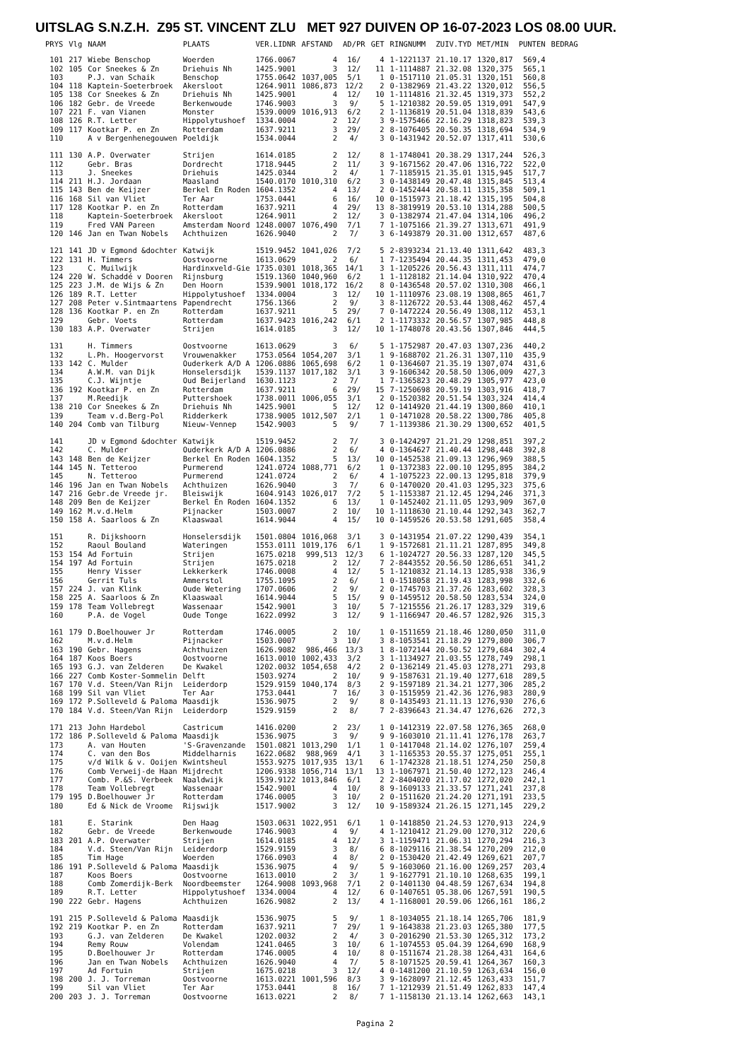UITSLAG S.N.Z.H. Z95 ST. VINCENT ZLU MET 927 DUIVEN OP 16-07-2023 LOS 08.00 UUR.
| PRYS | Vlg | NAAM | PLAATS | VER.LIDNR | AFSTAND | AD/PR | GET | RINGNUMM | ZUIV.TYD | MET/MIN | PUNTEN | BEDRAG |
| --- | --- | --- | --- | --- | --- | --- | --- | --- | --- | --- | --- | --- |
| 101 | 217 | Wiebe Benschop | Woerden | 1766.0067 | 4 | 16/ | 4 | 1-1221137 | 21.10.17 | 1320,817 | 569,4 | |
| 102 | 105 | Cor Sneekes & Zn | Driehuis Nh | 1425.9001 | 3 | 12/ | 11 | 1-1114887 | 21.32.08 | 1320,375 | 565,1 | |
| 103 | | P.J. van Schaik | Benschop | 1755.0642 | 1037,005 | 5/1 | 1 | 0-1517110 | 21.05.31 | 1320,151 | 560,8 | |
| 104 | 118 | Kaptein-Soeterbroek | Akersloot | 1264.9011 | 1086,873 | 12/2 | 2 | 0-1382969 | 21.43.22 | 1320,012 | 556,5 | |
| 105 | 138 | Cor Sneekes & Zn | Driehuis Nh | 1425.9001 | 4 | 12/ | 10 | 1-1114816 | 21.32.45 | 1319,373 | 552,2 | |
| 106 | 182 | Gebr. de Vreede | Berkenwoude | 1746.9003 | 3 | 9/ | 5 | 1-1210382 | 20.59.05 | 1319,091 | 547,9 | |
| 107 | 221 | F. van Vianen | Monster | 1539.0009 | 1016,913 | 6/2 | 2 | 1-1136819 | 20.51.04 | 1318,839 | 543,6 | |
| 108 | 126 | R.T. Letter | Hippolytushoef | 1334.0004 | 2 | 12/ | 3 | 9-1575466 | 22.16.29 | 1318,823 | 539,3 | |
| 109 | 117 | Kootkar P. en Zn | Rotterdam | 1637.9211 | 3 | 29/ | 2 | 8-1076405 | 20.50.35 | 1318,694 | 534,9 | |
| 110 | | A v Bergenhenegouwen | Poeldijk | 1534.0044 | 2 | 4/ | 3 | 0-1431942 | 20.52.07 | 1317,411 | 530,6 | |
| 111 | 130 | A.P. Overwater | Strijen | 1614.0185 | 2 | 12/ | 8 | 1-1748041 | 20.38.29 | 1317,244 | 526,3 | |
| 112 | | Gebr. Bras | Dordrecht | 1718.9445 | 2 | 11/ | 3 | 9-1671562 | 20.47.06 | 1316,722 | 522,0 | |
| 113 | | J. Sneekes | Driehuis | 1425.0344 | 2 | 4/ | 1 | 7-1185915 | 21.35.01 | 1315,945 | 517,7 | |
| 114 | 211 | H.J. Jordaan | Maasland | 1540.0170 | 1010,310 | 6/2 | 3 | 0-1438149 | 20.47.48 | 1315,845 | 513,4 | |
| 115 | 143 | Ben de Keijzer | Berkel En Roden | 1604.1352 | 4 | 13/ | 2 | 0-1452444 | 20.58.11 | 1315,358 | 509,1 | |
| 116 | 168 | Sil van Vliet | Ter Aar | 1753.0441 | 6 | 16/ | 10 | 0-1515973 | 21.18.42 | 1315,195 | 504,8 | |
| 117 | 128 | Kootkar P. en Zn | Rotterdam | 1637.9211 | 4 | 29/ | 13 | 8-3819919 | 20.53.10 | 1314,288 | 500,5 | |
| 118 | | Kaptein-Soeterbroek | Akersloot | 1264.9011 | 2 | 12/ | 3 | 0-1382974 | 21.47.04 | 1314,106 | 496,2 | |
| 119 | | Fred VAN Pareen | Amsterdam Noord | 1248.0007 | 1076,490 | 7/1 | 7 | 1-1075166 | 21.39.27 | 1313,671 | 491,9 | |
| 120 | 146 | Jan en Twan Nobels | Achthuizen | 1626.9040 | 2 | 7/ | 3 | 6-1493879 | 20.31.00 | 1312,657 | 487,6 | |
| 121 | 141 | JD v Egmond &dochter | Katwijk | 1519.9452 | 1041,026 | 7/2 | 5 | 2-8393234 | 21.13.40 | 1311,642 | 483,3 | |
| 122 | 131 | H. Timmers | Oostvoorne | 1613.0629 | 2 | 6/ | 1 | 7-1235494 | 20.44.35 | 1311,453 | 479,0 | |
| 123 | | C. Muilwijk | Hardinxveld-Gie | 1735.0301 | 1018,365 | 14/1 | 3 | 1-1205226 | 20.56.43 | 1311,111 | 474,7 | |
| 124 | 220 | W. Schaddé v Dooren | Rijnsburg | 1519.1360 | 1040,960 | 6/2 | 1 | 1-1128182 | 21.14.04 | 1310,922 | 470,4 | |
| 125 | 223 | J.M. de Wijs & Zn | Den Hoorn | 1539.9001 | 1018,172 | 16/2 | 8 | 0-1436548 | 20.57.02 | 1310,308 | 466,1 | |
| 126 | 189 | R.T. Letter | Hippolytushoef | 1334.0004 | 3 | 12/ | 10 | 1-1110976 | 23.08.19 | 1308,865 | 461,7 | |
| 127 | 208 | Peter v.Sintmaartens | Papendrecht | 1756.1366 | 2 | 9/ | 3 | 8-1126722 | 20.53.44 | 1308,462 | 457,4 | |
| 128 | 136 | Kootkar P. en Zn | Rotterdam | 1637.9211 | 5 | 29/ | 7 | 0-1472224 | 20.56.49 | 1308,112 | 453,1 | |
| 129 | | Gebr. Voets | Rotterdam | 1637.9423 | 1016,242 | 6/1 | 2 | 1-1173332 | 20.56.57 | 1307,985 | 448,8 | |
| 130 | 183 | A.P. Overwater | Strijen | 1614.0185 | 3 | 12/ | 10 | 1-1748078 | 20.43.56 | 1307,846 | 444,5 | |
| 131 | | H. Timmers | Oostvoorne | 1613.0629 | 3 | 6/ | 5 | 1-1752987 | 20.47.03 | 1307,236 | 440,2 | |
| 132 | | L.Ph. Hoogervorst | Vrouwenakker | 1753.0564 | 1054,207 | 3/1 | 1 | 9-1688702 | 21.26.31 | 1307,110 | 435,9 | |
| 133 | 142 | C. Mulder | Ouderkerk A/D A | 1206.0886 | 1065,698 | 6/2 | 1 | 0-1364607 | 21.35.19 | 1307,074 | 431,6 | |
| 134 | | A.W.M. van Dijk | Honselersdijk | 1539.1137 | 1017,182 | 3/1 | 3 | 9-1606342 | 20.58.50 | 1306,009 | 427,3 | |
| 135 | | C.J. Wijntje | Oud Beijerland | 1630.1123 | 2 | 7/ | 1 | 7-1365823 | 20.48.29 | 1305,977 | 423,0 | |
| 136 | 192 | Kootkar P. en Zn | Rotterdam | 1637.9211 | 6 | 29/ | 15 | 7-1250698 | 20.59.19 | 1303,916 | 418,7 | |
| 137 | | M.Reedijk | Puttershoek | 1738.0011 | 1006,055 | 3/1 | 2 | 0-1520382 | 20.51.54 | 1303,324 | 414,4 | |
| 138 | 210 | Cor Sneekes & Zn | Driehuis Nh | 1425.9001 | 5 | 12/ | 12 | 0-1414920 | 21.44.19 | 1300,860 | 410,1 | |
| 139 | | Team v.d.Berg-Pol | Ridderkerk | 1738.9005 | 1012,507 | 2/1 | 1 | 0-1471028 | 20.58.22 | 1300,786 | 405,8 | |
| 140 | 204 | Comb van Tilburg | Nieuw-Vennep | 1542.9003 | 5 | 9/ | 7 | 1-1139386 | 21.30.29 | 1300,652 | 401,5 | |
| 141 | | JD v Egmond &dochter | Katwijk | 1519.9452 | 2 | 7/ | 3 | 0-1424297 | 21.21.29 | 1298,851 | 397,2 | |
| 142 | | C. Mulder | Ouderkerk A/D A | 1206.0886 | 2 | 6/ | 4 | 0-1364627 | 21.40.44 | 1298,448 | 392,8 | |
| 143 | 148 | Ben de Keijzer | Berkel En Roden | 1604.1352 | 5 | 13/ | 10 | 0-1452538 | 21.09.13 | 1296,969 | 388,5 | |
| 144 | 145 | N. Tetteroo | Purmerend | 1241.0724 | 1088,771 | 6/2 | 1 | 0-1372383 | 22.00.10 | 1295,895 | 384,2 | |
| 145 | | N. Tetteroo | Purmerend | 1241.0724 | 2 | 6/ | 4 | 1-1075223 | 22.00.13 | 1295,818 | 379,9 | |
| 146 | 196 | Jan en Twan Nobels | Achthuizen | 1626.9040 | 3 | 7/ | 6 | 0-1470020 | 20.41.03 | 1295,323 | 375,6 | |
| 147 | 216 | Gebr.de Vreede jr. | Bleiswijk | 1604.9143 | 1026,017 | 7/2 | 5 | 1-1153387 | 21.12.45 | 1294,246 | 371,3 | |
| 148 | 209 | Ben de Keijzer | Berkel En Roden | 1604.1352 | 6 | 13/ | 1 | 0-1452402 | 21.11.05 | 1293,909 | 367,0 | |
| 149 | 162 | M.v.d.Helm | Pijnacker | 1503.0007 | 2 | 10/ | 10 | 1-1118630 | 21.10.44 | 1292,343 | 362,7 | |
| 150 | 158 | A. Saarloos & Zn | Klaaswaal | 1614.9044 | 4 | 15/ | 10 | 0-1459526 | 20.53.58 | 1291,605 | 358,4 | |
| 151 | | R. Dijkshoorn | Honselersdijk | 1501.0804 | 1016,068 | 3/1 | 3 | 0-1431954 | 21.07.22 | 1290,439 | 354,1 | |
| 152 | | Raoul Bouland | Wateringen | 1553.0111 | 1019,176 | 6/1 | 1 | 9-1572681 | 21.11.21 | 1287,895 | 349,8 | |
| 153 | 154 | Ad Fortuin | Strijen | 1675.0218 | 999,513 | 12/3 | 6 | 1-1024727 | 20.56.33 | 1287,120 | 345,5 | |
| 154 | 197 | Ad Fortuin | Strijen | 1675.0218 | 2 | 12/ | 7 | 2-8443552 | 20.56.50 | 1286,651 | 341,2 | |
| 155 | | Henry Visser | Lekkerkerk | 1746.0008 | 4 | 12/ | 5 | 1-1210832 | 21.14.13 | 1285,938 | 336,9 | |
| 156 | | Gerrit Tuls | Ammerstol | 1755.1095 | 2 | 6/ | 1 | 0-1518058 | 21.19.43 | 1283,998 | 332,6 | |
| 157 | 224 | J. van Klink | Oude Wetering | 1707.0606 | 2 | 9/ | 2 | 0-1745703 | 21.37.26 | 1283,602 | 328,3 | |
| 158 | 225 | A. Saarloos & Zn | Klaaswaal | 1614.9044 | 5 | 15/ | 9 | 0-1459512 | 20.58.50 | 1283,534 | 324,0 | |
| 159 | 178 | Team Vollebregt | Wassenaar | 1542.9001 | 3 | 10/ | 5 | 7-1215556 | 21.26.17 | 1283,329 | 319,6 | |
| 160 | | P.A. de Vogel | Oude Tonge | 1622.0992 | 3 | 12/ | 9 | 1-1166947 | 20.46.57 | 1282,926 | 315,3 | |
| 161 | 179 | D.Boelhouwer Jr | Rotterdam | 1746.0005 | 2 | 10/ | 1 | 0-1511659 | 21.18.46 | 1280,050 | 311,0 | |
| 162 | | M.v.d.Helm | Pijnacker | 1503.0007 | 3 | 10/ | 3 | 8-1053541 | 21.18.29 | 1279,800 | 306,7 | |
| 163 | 190 | Gebr. Hagens | Achthuizen | 1626.9082 | 986,466 | 13/3 | 1 | 8-1072144 | 20.50.52 | 1279,684 | 302,4 | |
| 164 | 187 | Koos Boers | Oostvoorne | 1613.0010 | 1002,433 | 3/2 | 3 | 1-1134927 | 21.03.55 | 1278,749 | 298,1 | |
| 165 | 193 | G.J. van Zelderen | De Kwakel | 1202.0032 | 1054,658 | 4/2 | 2 | 0-1362149 | 21.45.03 | 1278,271 | 293,8 | |
| 166 | 227 | Comb Koster-Sommelin | Delft | 1503.9274 | 2 | 10/ | 9 | 9-1587631 | 21.19.40 | 1277,618 | 289,5 | |
| 167 | 170 | V.d. Steen/Van Rijn | Leiderdorp | 1529.9159 | 1040,174 | 8/3 | 2 | 9-1597189 | 21.34.21 | 1277,306 | 285,2 | |
| 168 | 199 | Sil van Vliet | Ter Aar | 1753.0441 | 7 | 16/ | 3 | 0-1515959 | 21.42.36 | 1276,983 | 280,9 | |
| 169 | 172 | P.Solleveld & Paloma | Maasdijk | 1536.9075 | 2 | 9/ | 8 | 0-1435493 | 21.11.13 | 1276,930 | 276,6 | |
| 170 | 184 | V.d. Steen/Van Rijn | Leiderdorp | 1529.9159 | 2 | 8/ | 7 | 2-8396643 | 21.34.47 | 1276,626 | 272,3 | |
| 171 | 213 | John Hardebol | Castricum | 1416.0200 | 2 | 23/ | 1 | 0-1412319 | 22.07.58 | 1276,365 | 268,0 | |
| 172 | 186 | P.Solleveld & Paloma | Maasdijk | 1536.9075 | 3 | 9/ | 9 | 9-1603010 | 21.11.41 | 1276,178 | 263,7 | |
| 173 | | A. van Houten | 'S-Gravenzande | 1501.0821 | 1013,290 | 1/1 | 1 | 0-1417048 | 21.14.02 | 1276,107 | 259,4 | |
| 174 | | C. van den Bos | Middelharnis | 1622.0682 | 988,969 | 4/1 | 3 | 1-1165353 | 20.55.37 | 1275,051 | 255,1 | |
| 175 | | v/d Wilk & v. Ooijen | Kwintsheul | 1553.9275 | 1017,935 | 13/1 | 6 | 1-1742328 | 21.18.51 | 1274,250 | 250,8 | |
| 176 | | Comb Verweij-de Haan | Mijdrecht | 1206.9338 | 1056,714 | 13/1 | 13 | 1-1067971 | 21.50.40 | 1272,123 | 246,4 | |
| 177 | | Comb. P.&S. Verbeek | Naaldwijk | 1539.9122 | 1013,846 | 6/1 | 2 | 2-8404020 | 21.17.02 | 1272,020 | 242,1 | |
| 178 | | Team Vollebregt | Wassenaar | 1542.9001 | 4 | 10/ | 8 | 9-1609133 | 21.33.57 | 1271,241 | 237,8 | |
| 179 | 195 | D.Boelhouwer Jr | Rotterdam | 1746.0005 | 3 | 10/ | 2 | 0-1511620 | 21.24.20 | 1271,191 | 233,5 | |
| 180 | | Ed & Nick de Vroome | Rijswijk | 1517.9002 | 3 | 12/ | 10 | 9-1589324 | 21.26.15 | 1271,145 | 229,2 | |
| 181 | | E. Starink | Den Haag | 1503.0631 | 1022,951 | 6/1 | 1 | 0-1418850 | 21.24.53 | 1270,913 | 224,9 | |
| 182 | | Gebr. de Vreede | Berkenwoude | 1746.9003 | 4 | 9/ | 4 | 1-1210412 | 21.29.00 | 1270,312 | 220,6 | |
| 183 | 201 | A.P. Overwater | Strijen | 1614.0185 | 4 | 12/ | 3 | 1-1159471 | 21.06.31 | 1270,294 | 216,3 | |
| 184 | | V.d. Steen/Van Rijn | Leiderdorp | 1529.9159 | 3 | 8/ | 6 | 8-1029116 | 21.38.54 | 1270,209 | 212,0 | |
| 185 | | Tim Hage | Woerden | 1766.0903 | 4 | 8/ | 2 | 0-1530420 | 21.42.49 | 1269,621 | 207,7 | |
| 186 | 191 | P.Solleveld & Paloma | Maasdijk | 1536.9075 | 4 | 9/ | 5 | 9-1603060 | 21.16.00 | 1269,257 | 203,4 | |
| 187 | | Koos Boers | Oostvoorne | 1613.0010 | 2 | 3/ | 1 | 9-1627791 | 21.10.10 | 1268,635 | 199,1 | |
| 188 | | Comb Zomerdijk-Berk | Noordbeemster | 1264.9008 | 1093,968 | 7/1 | 2 | 0-1401130 | 04.48.59 | 1267,634 | 194,8 | |
| 189 | | R.T. Letter | Hippolytushoef | 1334.0004 | 4 | 12/ | 6 | 0-1407651 | 05.38.06 | 1267,591 | 190,5 | |
| 190 | 222 | Gebr. Hagens | Achthuizen | 1626.9082 | 2 | 13/ | 4 | 1-1168001 | 20.59.06 | 1266,161 | 186,2 | |
| 191 | 215 | P.Solleveld & Paloma | Maasdijk | 1536.9075 | 5 | 9/ | 1 | 8-1034055 | 21.18.14 | 1265,706 | 181,9 | |
| 192 | 219 | Kootkar P. en Zn | Rotterdam | 1637.9211 | 7 | 29/ | 1 | 9-1643838 | 21.23.03 | 1265,380 | 177,5 | |
| 193 | | G.J. van Zelderen | De Kwakel | 1202.0032 | 2 | 4/ | 3 | 0-2016290 | 21.53.30 | 1265,312 | 173,2 | |
| 194 | | Remy Rouw | Volendam | 1241.0465 | 3 | 10/ | 6 | 1-1074553 | 05.04.39 | 1264,690 | 168,9 | |
| 195 | | D.Boelhouwer Jr | Rotterdam | 1746.0005 | 4 | 10/ | 8 | 0-1511674 | 21.28.38 | 1264,431 | 164,6 | |
| 196 | | Jan en Twan Nobels | Achthuizen | 1626.9040 | 4 | 7/ | 5 | 8-1071525 | 20.59.41 | 1264,367 | 160,3 | |
| 197 | | Ad Fortuin | Strijen | 1675.0218 | 3 | 12/ | 4 | 0-1481200 | 21.10.59 | 1263,634 | 156,0 | |
| 198 | 200 | J. J. Torreman | Oostvoorne | 1613.0221 | 1001,596 | 8/3 | 3 | 9-1628097 | 21.12.45 | 1263,433 | 151,7 | |
| 199 | | Sil van Vliet | Ter Aar | 1753.0441 | 8 | 16/ | 7 | 1-1212939 | 21.51.49 | 1262,833 | 147,4 | |
| 200 | 203 | J. J. Torreman | Oostvoorne | 1613.0221 | 2 | 8/ | 7 | 1-1158130 | 21.13.14 | 1262,663 | 143,1 | |
Pagina 2